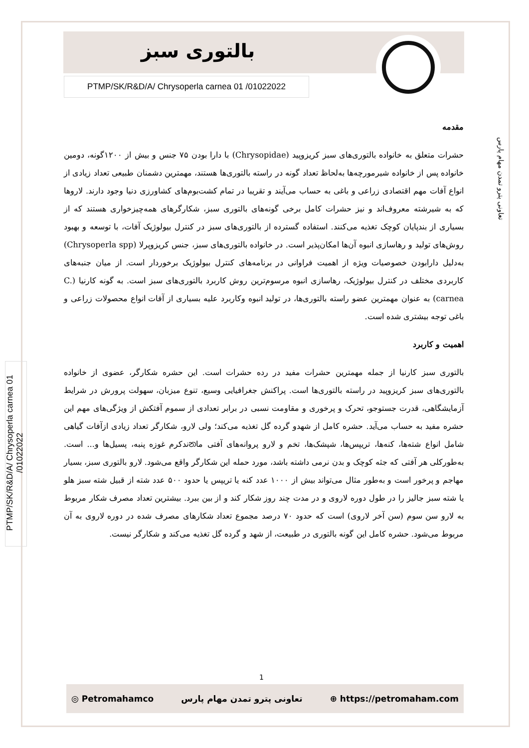بالتوری سبز
PTMP/SK/R&D/A/ Chrysoperla carnea 01 /01022022
PTMP/SK/R&D/A/ Chrysoperla carnea 01 /01022022
تعاونی پترو تمدن مهام پارس
مقدمه
حشرات متعلق به خانواده بالتوری‌های سبز کریزوپید (Chrysopidae) با دارا بودن ۷۵ جنس و بیش از ۱۲۰۰گونه، دومین خانواده پس از خانواده شیرمورچه‌ها به‌لحاظ تعداد گونه در راسته بالتوری‌ها هستند، مهمترین دشمنان طبیعی تعداد زیادی از انواع آفات مهم اقتصادی زراعی و باغی به حساب می‌آیند و تقریبا در تمام کشت‌بوم‌های کشاورزی دنیا وجود دارند. لاروها که به شیرشته معروف‌اند و نیز حشرات کامل برخی گونه‌های بالتوری سبز، شکارگرهای همه‌چیزخواری هستند که از بسیاری از بندپایان کوچک تغذیه می‌کنند. استفاده گسترده از بالتوری‌های سبز در کنترل بیولوژیک آفات، با توسعه و بهبود روش‌های تولید و رهاسازی انبوه آن‌ها امکان‌پذیر است. در خانواده بالتوری‌های سبز، جنس کریزوپرلا (Chrysoperla spp) به‌دلیل دارابودن خصوصیات ویژه از اهمیت فراوانی در برنامه‌های کنترل بیولوژیک برخوردار است. از میان جنبه‌های کاربردی مختلف در کنترل بیولوژیک، رهاسازی انبوه مرسوم‌ترین روش کاربرد بالتوری‌های سبز است. به گونه کارنیا (C. carnea) به عنوان مهمترین عضو راسته بالتوری‌ها، در تولید انبوه وکاربرد علیه بسیاری از آفات انواع محصولات زراعی و باغی توجه بیشتری شده است.
اهمیت و کاربرد
بالتوری سبز کارنیا از جمله مهمترین حشرات مفید در رده حشرات است. این حشره شکارگر، عضوی از خانواده بالتوری‌های سبز کریزوپید در راسته بالتوری‌ها است. پراکنش جغرافیایی وسیع، تنوع میزبان، سهولت پرورش در شرایط آزمایشگاهی، قدرت جستوجو، تحرک و پرخوری و مقاومت نسبی در برابر تعدادی از سموم آفتکش از ویژگی‌های مهم این حشره مفید به حساب می‌آید. حشره کامل از شهدو گرده گل تغذیه می‌کند؛ ولی لارو، شکارگر تعداد زیادی ازآفات گیاهی شامل انواع شته‌ها، کنه‌ها، تریپس‌ها، شپشک‌ها، تخم و لارو پروانه‌های آفتی ماනندکرم غوزه پنبه، پسیل‌ها و... است. به‌طورکلی هر آفتی که جثه کوچک و بدن نرمی داشته باشد، مورد حمله این شکارگر واقع می‌شود. لارو بالتوری سبز، بسیار مهاجم و پرخور است و به‌طور مثال می‌تواند بیش از ۱۰۰۰ عدد کنه یا تریپس یا حدود ۵۰۰ عدد شته از قبیل شته سبز هلو یا شته سبز جالیز را در طول دوره لاروی و در مدت چند روز شکار کند و از بین ببرد. بیشترین تعداد مصرف شکار مربوط به لارو سن سوم (سن آخر لاروی) است که حدود ۷۰ درصد مجموع تعداد شکارهای مصرف شده در دوره لاروی به آن مربوط می‌شود. حشره کامل این گونه بالتوری در طبیعت، از شهد و گرده گل تغذیه می‌کند و شکارگر نیست.
1
◎ Petromahamco تعاونی پترو تمدن مهام پارس ⊕ https://petromaham.com